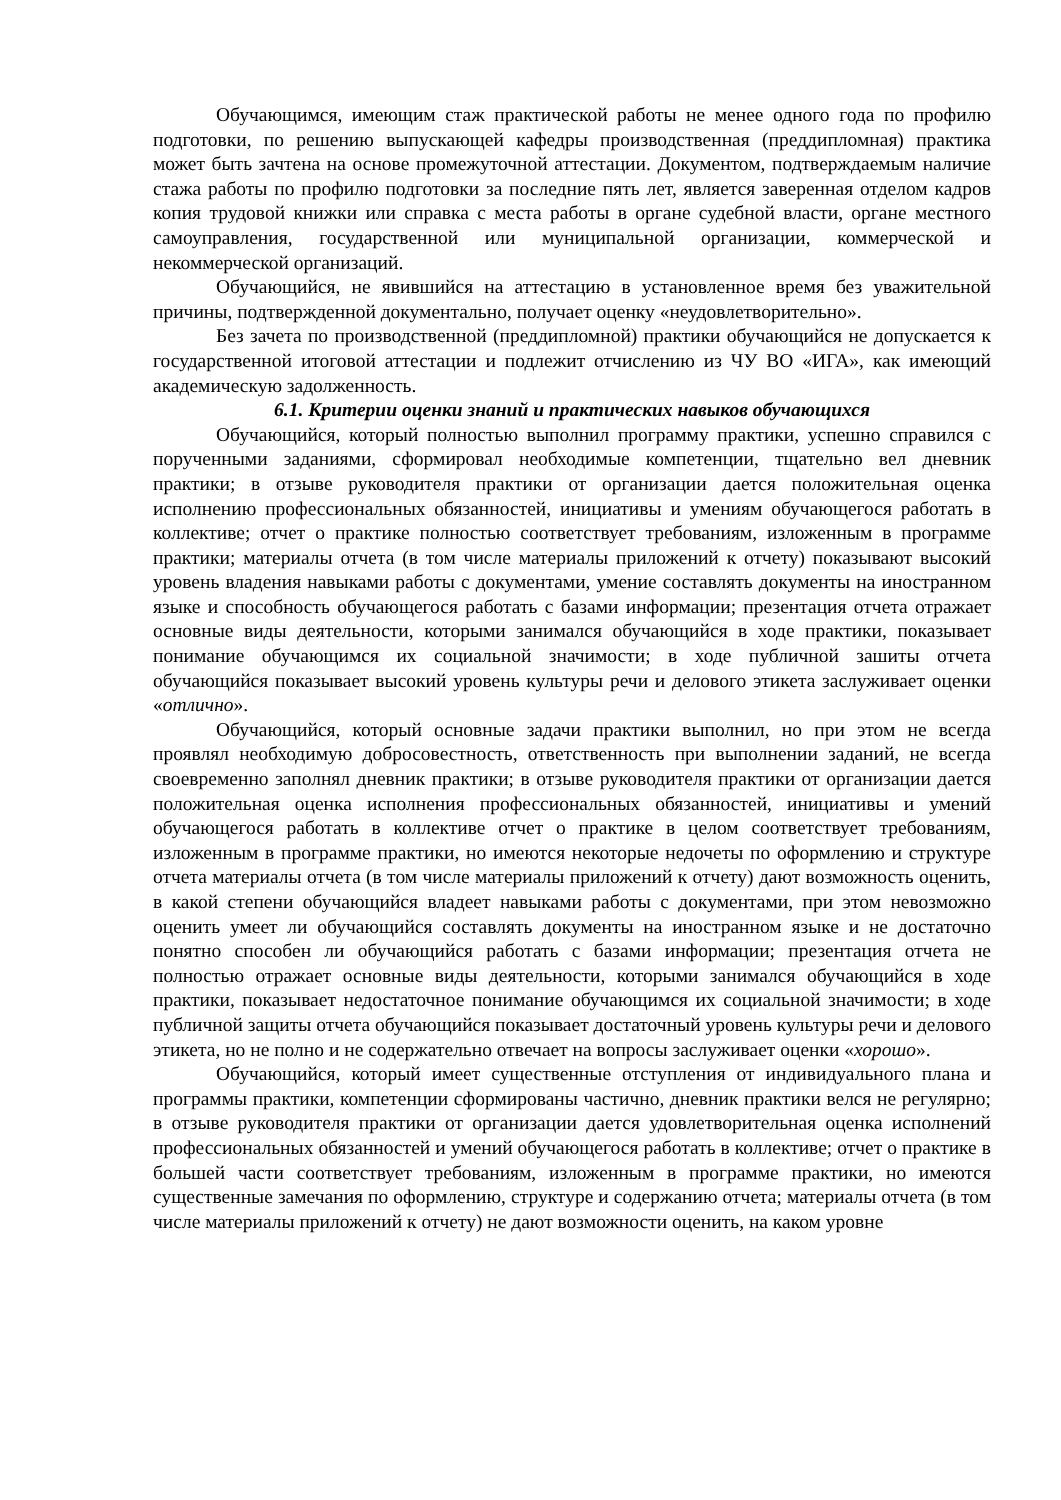Обучающимся, имеющим стаж практической работы не менее одного года по профилю подготовки, по решению выпускающей кафедры производственная (преддипломная) практика может быть зачтена на основе промежуточной аттестации. Документом, подтверждаемым наличие стажа работы по профилю подготовки за последние пять лет, является заверенная отделом кадров копия трудовой книжки или справка с места работы в органе судебной власти, органе местного самоуправления, государственной или муниципальной организации, коммерческой и некоммерческой организаций.
Обучающийся, не явившийся на аттестацию в установленное время без уважительной причины, подтвержденной документально, получает оценку «неудовлетворительно».
Без зачета по производственной (преддипломной) практики обучающийся не допускается к государственной итоговой аттестации и подлежит отчислению из ЧУ ВО «ИГА», как имеющий академическую задолженность.
6.1. Критерии оценки знаний и практических навыков обучающихся
Обучающийся, который полностью выполнил программу практики, успешно справился с порученными заданиями, сформировал необходимые компетенции, тщательно вел дневник практики; в отзыве руководителя практики от организации дается положительная оценка исполнению профессиональных обязанностей, инициативы и умениям обучающегося работать в коллективе; отчет о практике полностью соответствует требованиям, изложенным в программе практики; материалы отчета (в том числе материалы приложений к отчету) показывают высокий уровень владения навыками работы с документами, умение составлять документы на иностранном языке и способность обучающегося работать с базами информации; презентация отчета отражает основные виды деятельности, которыми занимался обучающийся в ходе практики, показывает понимание обучающимся их социальной значимости; в ходе публичной зашиты отчета обучающийся показывает высокий уровень культуры речи и делового этикета заслуживает оценки «отлично».
Обучающийся, который основные задачи практики выполнил, но при этом не всегда проявлял необходимую добросовестность, ответственность при выполнении заданий, не всегда своевременно заполнял дневник практики; в отзыве руководителя практики от организации дается положительная оценка исполнения профессиональных обязанностей, инициативы и умений обучающегося работать в коллективе отчет о практике в целом соответствует требованиям, изложенным в программе практики, но имеются некоторые недочеты по оформлению и структуре отчета материалы отчета (в том числе материалы приложений к отчету) дают возможность оценить, в какой степени обучающийся владеет навыками работы с документами, при этом невозможно оценить умеет ли обучающийся составлять документы на иностранном языке и не достаточно понятно способен ли обучающийся работать с базами информации; презентация отчета не полностью отражает основные виды деятельности, которыми занимался обучающийся в ходе практики, показывает недостаточное понимание обучающимся их социальной значимости; в ходе публичной защиты отчета обучающийся показывает достаточный уровень культуры речи и делового этикета, но не полно и не содержательно отвечает на вопросы заслуживает оценки «хорошо».
Обучающийся, который имеет существенные отступления от индивидуального плана и программы практики, компетенции сформированы частично, дневник практики велся не регулярно; в отзыве руководителя практики от организации дается удовлетворительная оценка исполнений профессиональных обязанностей и умений обучающегося работать в коллективе; отчет о практике в большей части соответствует требованиям, изложенным в программе практики, но имеются существенные замечания по оформлению, структуре и содержанию отчета; материалы отчета (в том числе материалы приложений к отчету) не дают возможности оценить, на каком уровне